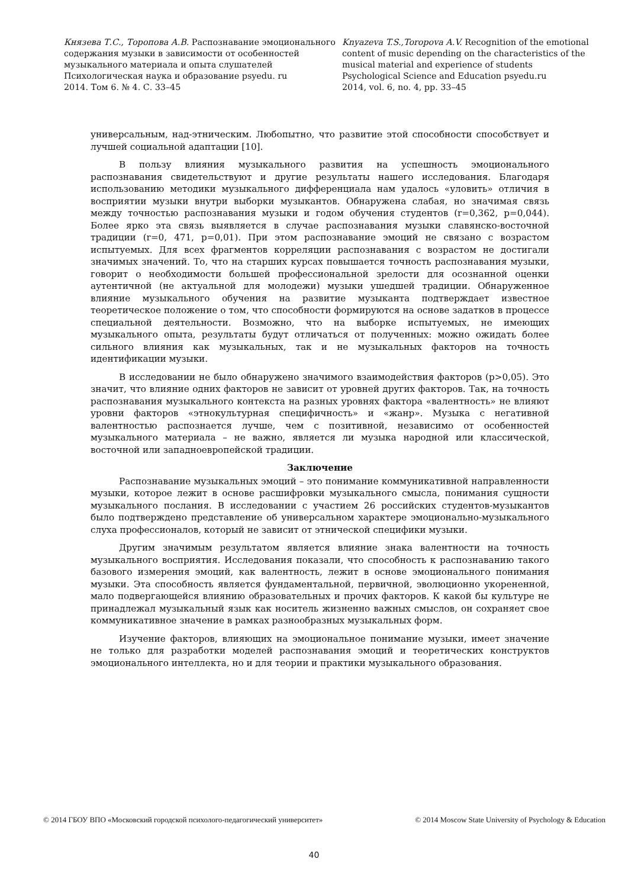Князева Т.С., Торопова А.В. Распознавание эмоционального содержания музыки в зависимости от особенностей музыкального материала и опыта слушателей
Психологическая наука и образование psyedu. ru
2014. Том 6. № 4. С. 33–45
Knyazeva T.S.,Toropova A.V. Recognition of the emotional content of music depending on the characteristics of the musical material and experience of students
Psychological Science and Education psyedu.ru
2014, vol. 6, no. 4, pp. 33–45
универсальным, над-этническим. Любопытно, что развитие этой способности способствует и лучшей социальной адаптации [10].
В пользу влияния музыкального развития на успешность эмоционального распознавания свидетельствуют и другие результаты нашего исследования. Благодаря использованию методики музыкального дифференциала нам удалось «уловить» отличия в восприятии музыки внутри выборки музыкантов. Обнаружена слабая, но значимая связь между точностью распознавания музыки и годом обучения студентов (r=0,362, p=0,044). Более ярко эта связь выявляется в случае распознавания музыки славянско-восточной традиции (r=0, 471, p=0,01). При этом распознавание эмоций не связано с возрастом испытуемых. Для всех фрагментов корреляции распознавания с возрастом не достигали значимых значений. То, что на старших курсах повышается точность распознавания музыки, говорит о необходимости большей профессиональной зрелости для осознанной оценки аутентичной (не актуальной для молодежи) музыки ушедшей традиции. Обнаруженное влияние музыкального обучения на развитие музыканта подтверждает известное теоретическое положение о том, что способности формируются на основе задатков в процессе специальной деятельности. Возможно, что на выборке испытуемых, не имеющих музыкального опыта, результаты будут отличаться от полученных: можно ожидать более сильного влияния как музыкальных, так и не музыкальных факторов на точность идентификации музыки.
В исследовании не было обнаружено значимого взаимодействия факторов (p>0,05). Это значит, что влияние одних факторов не зависит от уровней других факторов. Так, на точность распознавания музыкального контекста на разных уровнях фактора «валентность» не влияют уровни факторов «этнокультурная специфичность» и «жанр». Музыка с негативной валентностью распознается лучше, чем с позитивной, независимо от особенностей музыкального материала – не важно, является ли музыка народной или классической, восточной или западноевропейской традиции.
Заключение
Распознавание музыкальных эмоций – это понимание коммуникативной направленности музыки, которое лежит в основе расшифровки музыкального смысла, понимания сущности музыкального послания. В исследовании с участием 26 российских студентов-музыкантов было подтверждено представление об универсальном характере эмоционально-музыкального слуха профессионалов, который не зависит от этнической специфики музыки.
Другим значимым результатом является влияние знака валентности на точность музыкального восприятия. Исследования показали, что способность к распознаванию такого базового измерения эмоций, как валентность, лежит в основе эмоционального понимания музыки. Эта способность является фундаментальной, первичной, эволюционно укорененной, мало подвергающейся влиянию образовательных и прочих факторов. К какой бы культуре не принадлежал музыкальный язык как носитель жизненно важных смыслов, он сохраняет свое коммуникативное значение в рамках разнообразных музыкальных форм.
Изучение факторов, влияющих на эмоциональное понимание музыки, имеет значение не только для разработки моделей распознавания эмоций и теоретических конструктов эмоционального интеллекта, но и для теории и практики музыкального образования.
© 2014 ГБОУ ВПО «Московский городской психолого-педагогический университет»
© 2014 Moscow State University of Psychology & Education
40